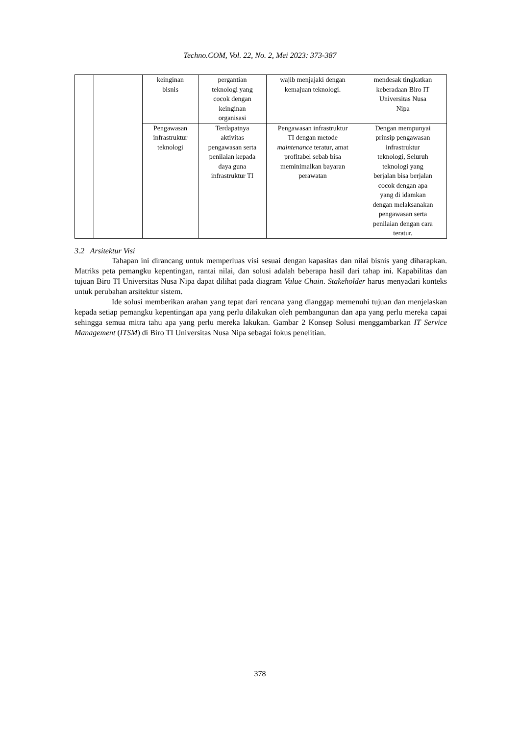Techno.COM, Vol. 22, No. 2, Mei 2023: 373-387
| | | keinginan bisnis | pergantian teknologi yang cocok dengan keinginan organisasi | wajib menjajaki dengan kemajuan teknologi. | mendesak tingkatkan keberadaan Biro IT Universitas Nusa Nipa |
| | | Pengawasan infrastruktur teknologi | Terdapatnya aktivitas pengawasan serta penilaian kepada daya guna infrastruktur TI | Pengawasan infrastruktur TI dengan metode maintenance teratur, amat profitabel sebab bisa meminimalkan bayaran perawatan | Dengan mempunyai prinsip pengawasan infrastruktur teknologi, Seluruh teknologi yang berjalan bisa berjalan cocok dengan apa yang di idamkan dengan melaksanakan pengawasan serta penilaian dengan cara teratur. |
3.2 Arsitektur Visi
Tahapan ini dirancang untuk memperluas visi sesuai dengan kapasitas dan nilai bisnis yang diharapkan. Matriks peta pemangku kepentingan, rantai nilai, dan solusi adalah beberapa hasil dari tahap ini. Kapabilitas dan tujuan Biro TI Universitas Nusa Nipa dapat dilihat pada diagram Value Chain. Stakeholder harus menyadari konteks untuk perubahan arsitektur sistem.
Ide solusi memberikan arahan yang tepat dari rencana yang dianggap memenuhi tujuan dan menjelaskan kepada setiap pemangku kepentingan apa yang perlu dilakukan oleh pembangunan dan apa yang perlu mereka capai sehingga semua mitra tahu apa yang perlu mereka lakukan. Gambar 2 Konsep Solusi menggambarkan IT Service Management (ITSM) di Biro TI Universitas Nusa Nipa sebagai fokus penelitian.
378